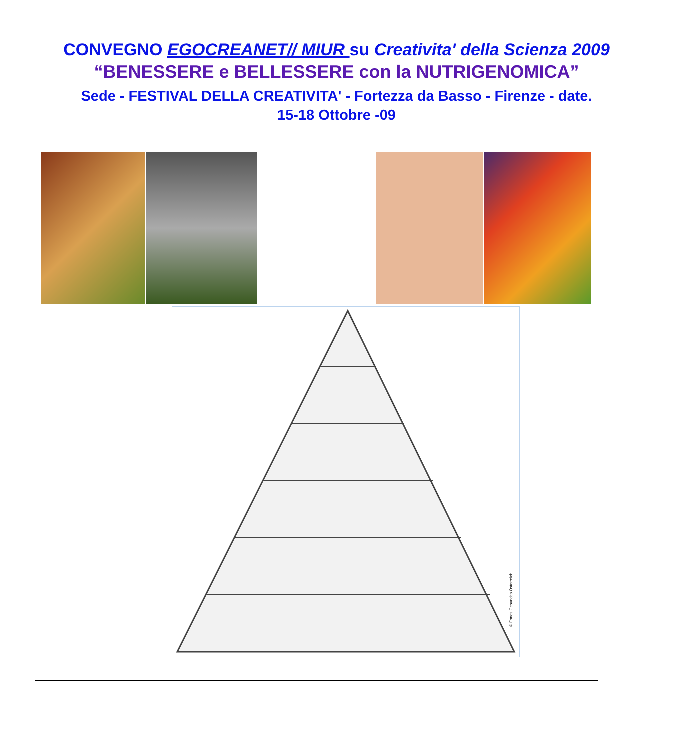CONVEGNO EGOCREANET// MIUR su Creativita' della Scienza 2009
“BENESSERE e BELLESSERE con la NUTRIGENOMICA”
Sede - FESTIVAL DELLA CREATIVITA' - Fortezza da Basso - Firenze - date.
15-18 Ottobre -09
© Fonds Gesundes Österreich